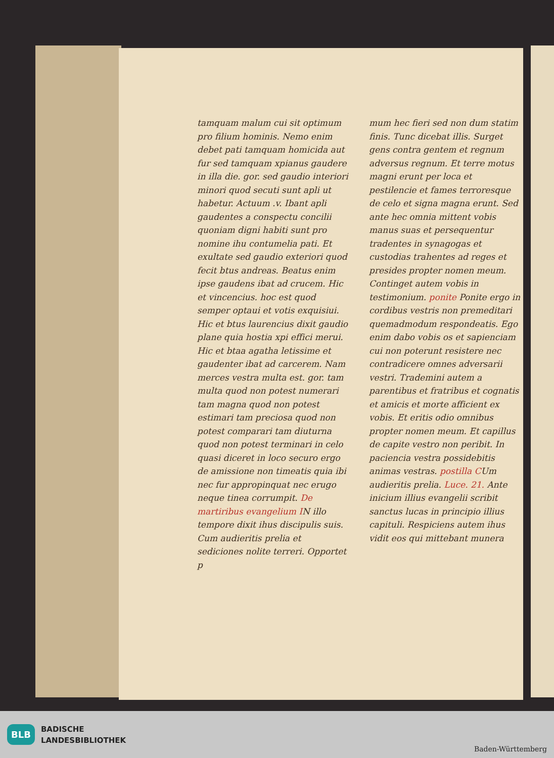tamquam malum cui sit optimum pro filium hominis. Nemo enim debet pati tamquam homicida aut fur sed tamquam xpianus gaudere in illa die. gor. sed gaudio interiori minori quod secuti sunt apli ut habetur. Actuum .v. Ibant apli gaudentes a conspectu concilii quoniam digni habiti sunt pro nomine ihu contumelia pati. Et exultate sed gaudio exteriori quod fecit btus andreas. Beatus enim ipse gaudens ibat ad crucem. Hic et vincencius. hoc est quod semper optaui et votis exquisiui. Hic et btus laurencius dixit gaudio plane quia hostia xpi effici merui. Hic et btaa agatha letissime et gaudenter ibat ad carcerem. Nam merces vestra multa est. gor. tam multa quod non potest numerari tam magna quod non potest estimari tam preciosa quod non potest comparari tam diuturna quod non potest terminari in celo quasi diceret in loco securo ergo de amissione non timeatis quia ibi nec fur appropinquat nec erugo neque tinea corrumpit. De martiribus evangelium IN illo tempore dixit ihus discipulis suis. Cum audieritis prelia et sediciones nolite terreri. Opportet p
mum hec fieri sed non dum statim finis. Tunc dicebat illis. Surget gens contra gentem et regnum adversus regnum. Et terre motus magni erunt per loca et pestilencie et fames terroresque de celo et signa magna erunt. Sed ante hec omnia mittent vobis manus suas et persequentur tradentes in synagogas et custodias trahentes ad reges et presides propter nomen meum. Continget autem vobis in testimonium. ponite Ponite ergo in cordibus vestris non premeditari quemadmodum respondeatis. Ego enim dabo vobis os et sapienciam cui non poterunt resistere nec contradicere omnes adversarii vestri. Trademini autem a parentibus et fratribus et cognatis et amicis et morte afficient ex vobis. Et eritis odio omnibus propter nomen meum. Et capillus de capite vestro non peribit. In paciencia vestra possidebitis animas vestras. postilla CUm audieritis prelia. Luce. 21. Ante inicium illius evangelii scribit sanctus lucas in principio illius capituli. Respiciens autem ihus vidit eos qui mittebant munera
BLB BADISCHE
LANDESBIBLIOTHEK
Baden-Württemberg